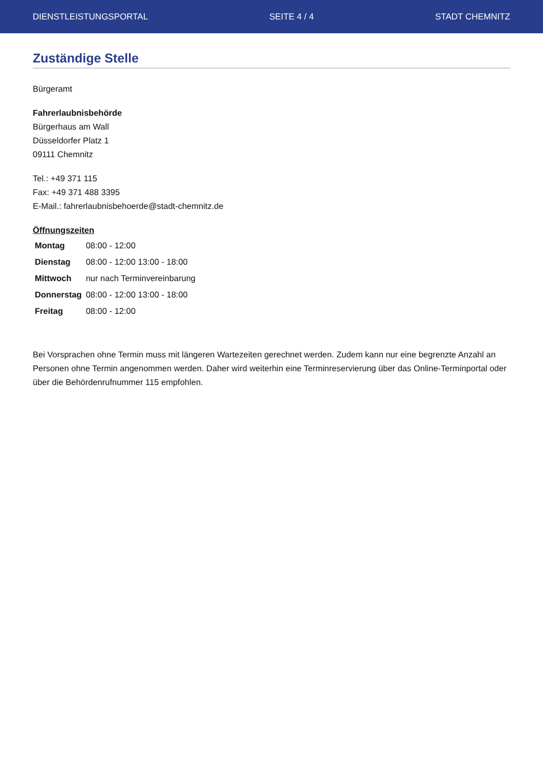DIENSTLEISTUNGSPORTAL SEITE 4 / 4 STADT CHEMNITZ
Zuständige Stelle
Bürgeramt
Fahrerlaubnisbehörde
Bürgerhaus am Wall
Düsseldorfer Platz 1
09111 Chemnitz
Tel.: +49 371 115
Fax: +49 371 488 3395
E-Mail.: fahrerlaubnisbehoerde@stadt-chemnitz.de
Öffnungszeiten
| Montag | 08:00 - 12:00 |
| Dienstag | 08:00 - 12:00 13:00 - 18:00 |
| Mittwoch | nur nach Terminvereinbarung |
| Donnerstag | 08:00 - 12:00 13:00 - 18:00 |
| Freitag | 08:00 - 12:00 |
Bei Vorsprachen ohne Termin muss mit längeren Wartezeiten gerechnet werden. Zudem kann nur eine begrenzte Anzahl an Personen ohne Termin angenommen werden. Daher wird weiterhin eine Terminreservierung über das Online-Terminportal oder über die Behördenrufnummer 115 empfohlen.